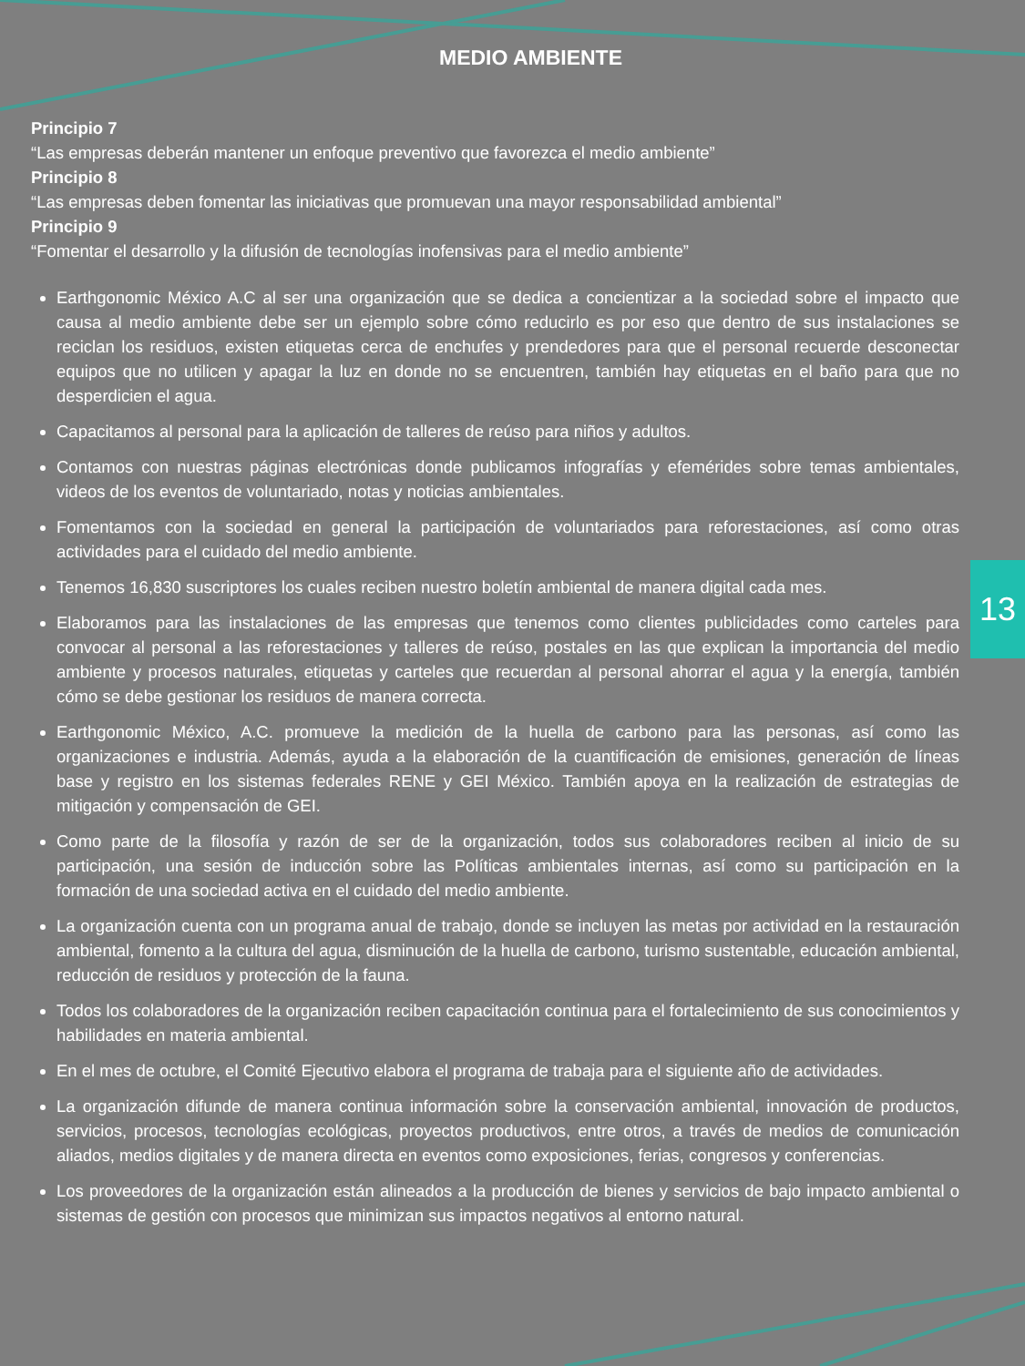MEDIO AMBIENTE
Principio 7
“Las empresas deberán mantener un enfoque preventivo que favorezca el medio ambiente”
Principio 8
“Las empresas deben fomentar las iniciativas que promuevan una mayor responsabilidad ambiental”
Principio 9
“Fomentar el desarrollo y la difusión de tecnologías inofensivas para el medio ambiente”
Earthgonomic México A.C al ser una organización que se dedica a concientizar a la sociedad sobre el impacto que causa al medio ambiente debe ser un ejemplo sobre cómo reducirlo es por eso que dentro de sus instalaciones se reciclan los residuos, existen etiquetas cerca de enchufes y prendedores para que el personal recuerde desconectar equipos que no utilicen y apagar la luz en donde no se encuentren, también hay etiquetas en el baño para que no desperdicien el agua.
Capacitamos al personal para la aplicación de talleres de reúso para niños y adultos.
Contamos con nuestras páginas electrónicas donde publicamos infografías y efemérides sobre temas ambientales, videos de los eventos de voluntariado, notas y noticias ambientales.
Fomentamos con la sociedad en general la participación de voluntariados para reforestaciones, así como otras actividades para el cuidado del medio ambiente.
Tenemos 16,830 suscriptores los cuales reciben nuestro boletín ambiental de manera digital cada mes.
Elaboramos para las instalaciones de las empresas que tenemos como clientes publicidades como carteles para convocar al personal a las reforestaciones y talleres de reúso, postales en las que explican la importancia del medio ambiente y procesos naturales, etiquetas y carteles que recuerdan al personal ahorrar el agua y la energía, también cómo se debe gestionar los residuos de manera correcta.
Earthgonomic México, A.C. promueve la medición de la huella de carbono para las personas, así como las organizaciones e industria. Además, ayuda a la elaboración de la cuantificación de emisiones, generación de líneas base y registro en los sistemas federales RENE y GEI México. También apoya en la realización de estrategias de mitigación y compensación de GEI.
Como parte de la filosofía y razón de ser de la organización, todos sus colaboradores reciben al inicio de su participación, una sesión de inducción sobre las Políticas ambientales internas, así como su participación en la formación de una sociedad activa en el cuidado del medio ambiente.
La organización cuenta con un programa anual de trabajo, donde se incluyen las metas por actividad en la restauración ambiental, fomento a la cultura del agua, disminución de la huella de carbono, turismo sustentable, educación ambiental, reducción de residuos y protección de la fauna.
Todos los colaboradores de la organización reciben capacitación continua para el fortalecimiento de sus conocimientos y habilidades en materia ambiental.
En el mes de octubre, el Comité Ejecutivo elabora el programa de trabaja para el siguiente año de actividades.
La organización difunde de manera continua información sobre la conservación ambiental, innovación de productos, servicios, procesos, tecnologías ecológicas, proyectos productivos, entre otros, a través de medios de comunicación aliados, medios digitales y de manera directa en eventos como exposiciones, ferias, congresos y conferencias.
Los proveedores de la organización están alineados a la producción de bienes y servicios de bajo impacto ambiental o sistemas de gestión con procesos que minimizan sus impactos negativos al entorno natural.
13